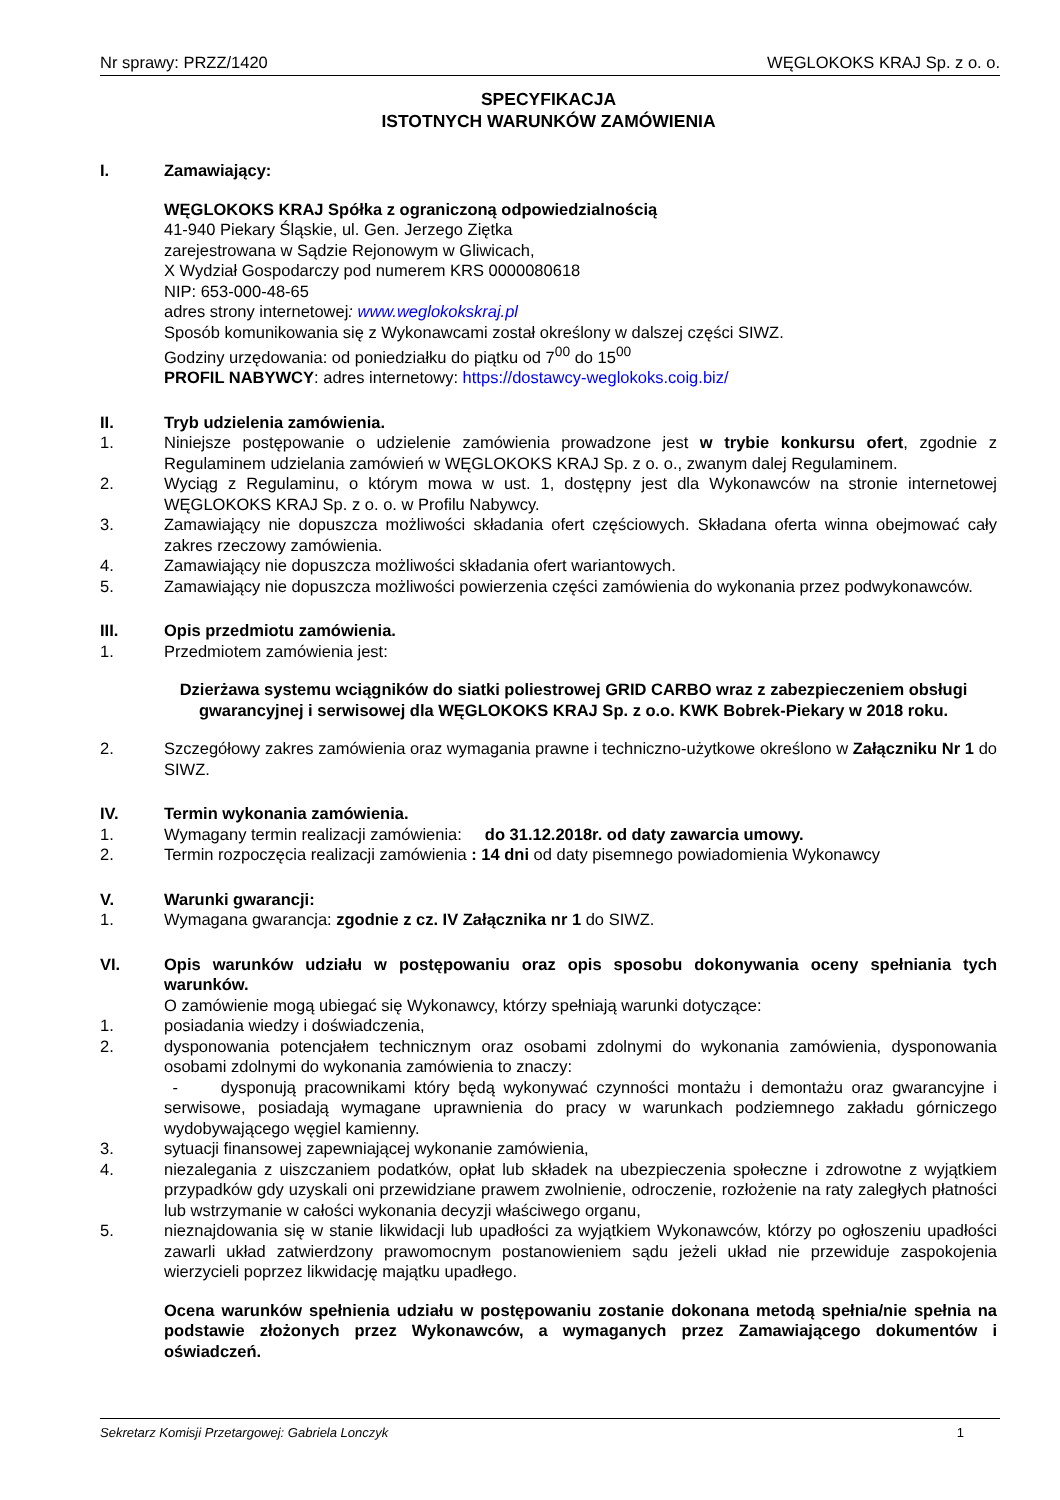Nr sprawy: PRZZ/1420 WĘGLOKOKS KRAJ Sp. z o. o.
SPECYFIKACJA
ISTOTNYCH WARUNKÓW ZAMÓWIENIA
I. Zamawiający:
WĘGLOKOKS KRAJ Spółka z ograniczoną odpowiedzialnością
41-940 Piekary Śląskie, ul. Gen. Jerzego Ziętka
zarejestrowana w Sądzie Rejonowym w Gliwicach,
X Wydział Gospodarczy pod numerem KRS 0000080618
NIP: 653-000-48-65
adres strony internetowej: www.weglokokskraj.pl
Sposób komunikowania się z Wykonawcami został określony w dalszej części SIWZ.
Godziny urzędowania: od poniedziałku do piątku od 7<sup>00</sup> do 15<sup>00</sup>
PROFIL NABYWCY: adres internetowy: https://dostawcy-weglokoks.coig.biz/
II. Tryb udzielenia zamówienia.
1. Niniejsze postępowanie o udzielenie zamówienia prowadzone jest w trybie konkursu ofert, zgodnie z Regulaminem udzielania zamówień w WĘGLOKOKS KRAJ Sp. z o. o., zwanym dalej Regulaminem.
2. Wyciąg z Regulaminu, o którym mowa w ust. 1, dostępny jest dla Wykonawców na stronie internetowej WĘGLOKOKS KRAJ Sp. z o. o. w Profilu Nabywcy.
3. Zamawiający nie dopuszcza możliwości składania ofert częściowych. Składana oferta winna obejmować cały zakres rzeczowy zamówienia.
4. Zamawiający nie dopuszcza możliwości składania ofert wariantowych.
5. Zamawiający nie dopuszcza możliwości powierzenia części zamówienia do wykonania przez podwykonawców.
III. Opis przedmiotu zamówienia.
1. Przedmiotem zamówienia jest:
Dzierżawa systemu wciągników do siatki poliestrowej GRID CARBO wraz z zabezpieczeniem obsługi gwarancyjnej i serwisowej dla WĘGLOKOKS KRAJ Sp. z o.o. KWK Bobrek-Piekary w 2018 roku.
2. Szczegółowy zakres zamówienia oraz wymagania prawne i techniczno-użytkowe określono w Załączniku Nr 1 do SIWZ.
IV. Termin wykonania zamówienia.
1. Wymagany termin realizacji zamówienia: do 31.12.2018r. od daty zawarcia umowy.
2. Termin rozpoczęcia realizacji zamówienia : 14 dni od daty pisemnego powiadomienia Wykonawcy
V. Warunki gwarancji:
1. Wymagana gwarancja: zgodnie z cz. IV Załącznika nr 1 do SIWZ.
VI. Opis warunków udziału w postępowaniu oraz opis sposobu dokonywania oceny spełniania tych warunków.
O zamówienie mogą ubiegać się Wykonawcy, którzy spełniają warunki dotyczące:
1. posiadania wiedzy i doświadczenia,
2. dysponowania potencjałem technicznym oraz osobami zdolnymi do wykonania zamówienia, dysponowania osobami zdolnymi do wykonania zamówienia to znaczy:
- dysponują pracownikami który będą wykonywać czynności montażu i demontażu oraz gwarancyjne i serwisowe, posiadają wymagane uprawnienia do pracy w warunkach podziemnego zakładu górniczego wydobywającego węgiel kamienny.
3. sytuacji finansowej zapewniającej wykonanie zamówienia,
4. niezalegania z uiszczaniem podatków, opłat lub składek na ubezpieczenia społeczne i zdrowotne z wyjątkiem przypadków gdy uzyskali oni przewidziane prawem zwolnienie, odroczenie, rozłożenie na raty zaległych płatności lub wstrzymanie w całości wykonania decyzji właściwego organu,
5. nieznajdowania się w stanie likwidacji lub upadłości za wyjątkiem Wykonawców, którzy po ogłoszeniu upadłości zawarli układ zatwierdzony prawomocnym postanowieniem sądu jeżeli układ nie przewiduje zaspokojenia wierzycieli poprzez likwidację majątku upadłego.
Ocena warunków spełnienia udziału w postępowaniu zostanie dokonana metodą spełnia/nie spełnia na podstawie złożonych przez Wykonawców, a wymaganych przez Zamawiającego dokumentów i oświadczeń.
Sekretarz Komisji Przetargowej: Gabriela Lonczyk 1